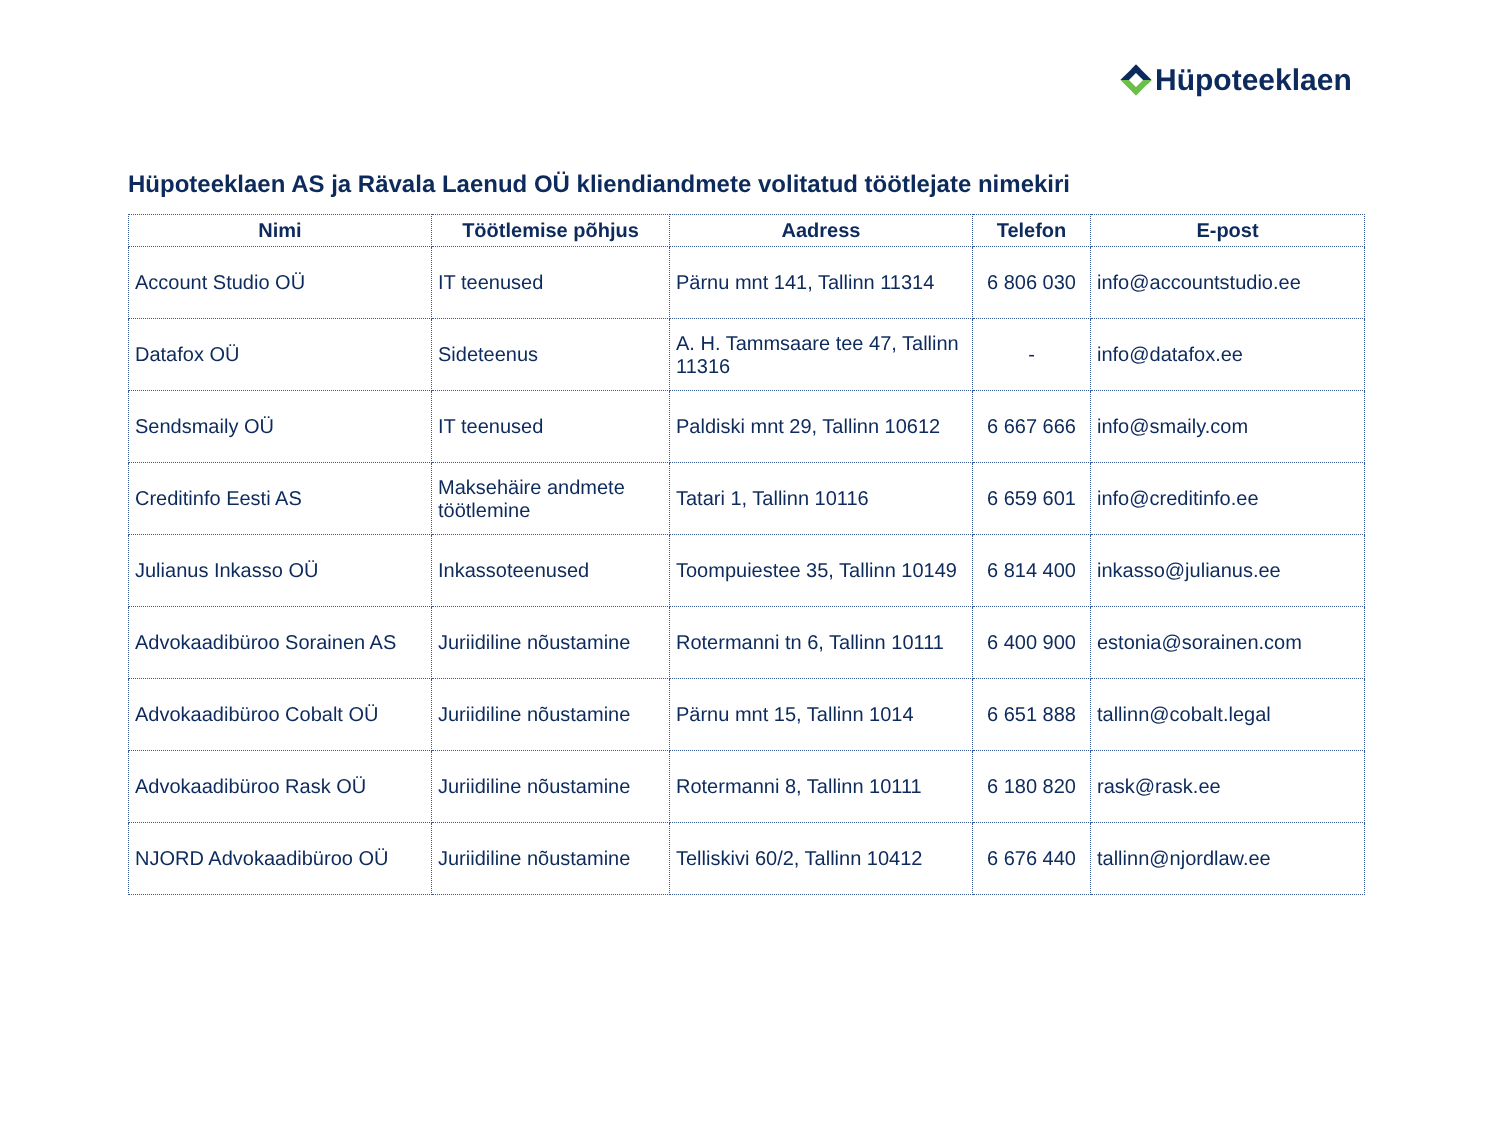Hüpoteeklaen
Hüpoteeklaen AS ja Rävala Laenud OÜ kliendiandmete volitatud töötlejate nimekiri
| Nimi | Töötlemise põhjus | Aadress | Telefon | E-post |
| --- | --- | --- | --- | --- |
| Account Studio OÜ | IT teenused | Pärnu mnt 141, Tallinn 11314 | 6 806 030 | info@accountstudio.ee |
| Datafox OÜ | Sideteenus | A. H. Tammsaare tee 47, Tallinn 11316 | - | info@datafox.ee |
| Sendsmaily OÜ | IT teenused | Paldiski mnt 29, Tallinn 10612 | 6 667 666 | info@smaily.com |
| Creditinfo Eesti AS | Maksehäire andmete töötlemine | Tatari 1, Tallinn 10116 | 6 659 601 | info@creditinfo.ee |
| Julianus Inkasso OÜ | Inkassoteenused | Toompuiestee 35, Tallinn 10149 | 6 814 400 | inkasso@julianus.ee |
| Advokaadibüroo Sorainen AS | Juriidiline nõustamine | Rotermanni tn 6, Tallinn 10111 | 6 400 900 | estonia@sorainen.com |
| Advokaadibüroo Cobalt OÜ | Juriidiline nõustamine | Pärnu mnt 15, Tallinn 1014 | 6 651 888 | tallinn@cobalt.legal |
| Advokaadibüroo Rask OÜ | Juriidiline nõustamine | Rotermanni 8, Tallinn 10111 | 6 180 820 | rask@rask.ee |
| NJORD Advokaadibüroo OÜ | Juriidiline nõustamine | Telliskivi 60/2, Tallinn 10412 | 6 676 440 | tallinn@njordlaw.ee |